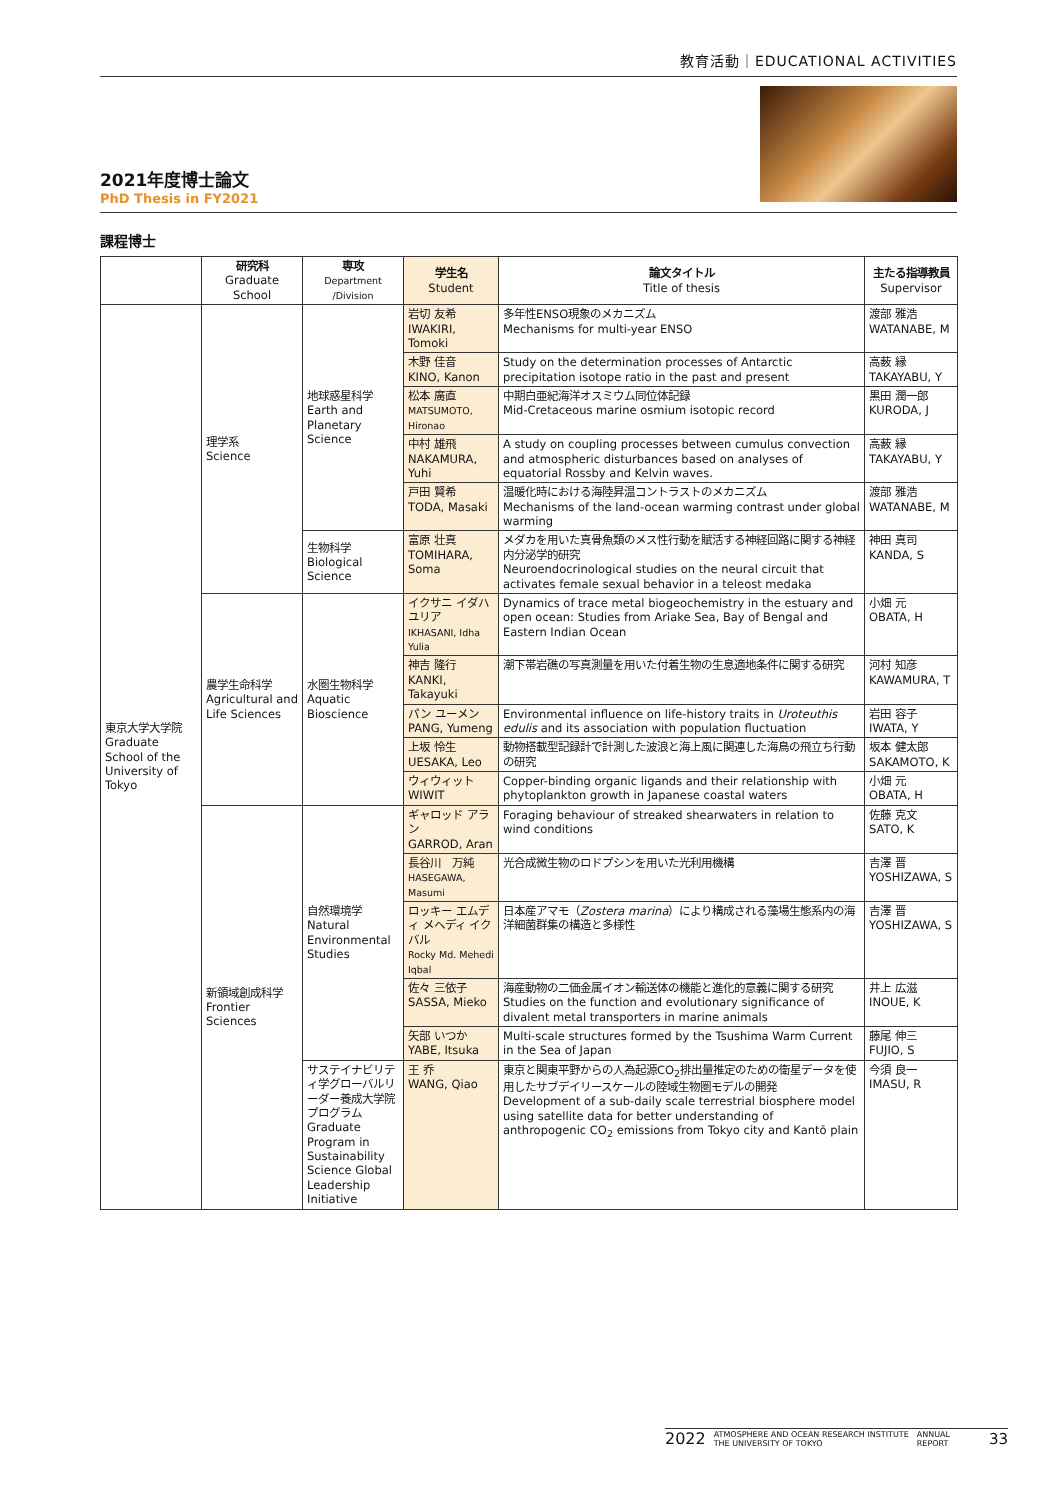教育活動｜EDUCATIONAL ACTIVITIES
2021年度博士論文
PhD Thesis in FY2021
課程博士
| | 研究科 Graduate School | 専攻 Department /Division | 学生名 Student | 論文タイトル Title of thesis | 主たる指導教員 Supervisor |
| --- | --- | --- | --- | --- | --- |
| 東京大学大学院 Graduate School of the University of Tokyo | 理学系 Science | 地球惑星科学 Earth and Planetary Science | 岩切 友希 IWAKIRI, Tomoki | 多年性ENSO現象のメカニズム Mechanisms for multi-year ENSO | 渡部 雅浩 WATANABE, M |
| | | | 木野 佳音 KINO, Kanon | Study on the determination processes of Antarctic precipitation isotope ratio in the past and present | 高薮 縁 TAKAYABU, Y |
| | | | 松本 廣直 MATSUMOTO, Hironao | 中期白亜紀海洋オスミウム同位体記録 Mid-Cretaceous marine osmium isotopic record | 黒田 潤一郎 KURODA, J |
| | | | 中村 雄飛 NAKAMURA, Yuhi | A study on coupling processes between cumulus convection and atmospheric disturbances based on analyses of equatorial Rossby and Kelvin waves. | 高薮 縁 TAKAYABU, Y |
| | | | 戸田 賢希 TODA, Masaki | 温暖化時における海陸昇温コントラストのメカニズム Mechanisms of the land-ocean warming contrast under global warming | 渡部 雅浩 WATANABE, M |
| | | 生物科学 Biological Science | 富原 壮真 TOMIHARA, Soma | メダカを用いた真骨魚類のメス性行動を賦活する神経回路に関する神経内分泌学的研究 Neuroendocrinological studies on the neural circuit that activates female sexual behavior in a teleost medaka | 神田 真司 KANDA, S |
| | 農学生命科学 Agricultural and Life Sciences | 水圏生物科学 Aquatic Bioscience | イクサニ イダハ ユリア IKHASANI, Idha Yulia | Dynamics of trace metal biogeochemistry in the estuary and open ocean: Studies from Ariake Sea, Bay of Bengal and Eastern Indian Ocean | 小畑 元 OBATA, H |
| | | | 神吉 隆行 KANKI, Takayuki | 潮下帯岩礁の写真測量を用いた付着生物の生息適地条件に関する研究 | 河村 知彦 KAWAMURA, T |
| | | | パン ユーメン PANG, Yumeng | Environmental influence on life-history traits in Uroteuthis edulis and its association with population fluctuation | 岩田 容子 IWATA, Y |
| | | | 上坂 怜生 UESAKA, Leo | 動物搭載型記録計で計測した波浪と海上風に関連した海鳥の飛立ち行動の研究 | 坂本 健太郎 SAKAMOTO, K |
| | | | ウィウィット WIWIT | Copper-binding organic ligands and their relationship with phytoplankton growth in Japanese coastal waters | 小畑 元 OBATA, H |
| | 新領域創成科学 Frontier Sciences | 自然環境学 Natural Environmental Studies | ギャロッド アラン GARROD, Aran | Foraging behaviour of streaked shearwaters in relation to wind conditions | 佐藤 克文 SATO, K |
| | | | 長谷川 万純 HASEGAWA, Masumi | 光合成微生物のロドプシンを用いた光利用機構 | 吉澤 晋 YOSHIZAWA, S |
| | | | ロッキー エムディ メヘディ イクバル Rocky Md. Mehedi Iqbal | 日本産アマモ（ Zostera marina ）により構成される藻場生態系内の海洋細菌群集の構造と多様性 | 吉澤 晋 YOSHIZAWA, S |
| | | | 佐々 三依子 SASSA, Mieko | 海産動物の二価金属イオン輸送体の機能と進化的意義に関する研究 Studies on the function and evolutionary significance of divalent metal transporters in marine animals | 井上 広滋 INOUE, K |
| | | | 矢部 いつか YABE, Itsuka | Multi-scale structures formed by the Tsushima Warm Current in the Sea of Japan | 藤尾 伸三 FUJIO, S |
| | | サステイナビリティ学グローバルリーダー養成大学院プログラム Graduate Program in Sustainability Science Global Leadership Initiative | 王 乔 WANG, Qiao | 東京と関東平野からの人為起源CO<sub>2</sub>排出量推定のための衛星データを使用したサブデイリースケールの陸域生物圏モデルの開発 Development of a sub-daily scale terrestrial biosphere model using satellite data for better understanding of anthropogenic CO<sub>2</sub> emissions from Tokyo city and Kantō plain | 今須 良一 IMASU, R |
2022 ATMOSPHERE AND OCEAN RESEARCH INSTITUTE
THE UNIVERSITY OF TOKYO ANNUAL
REPORT 33